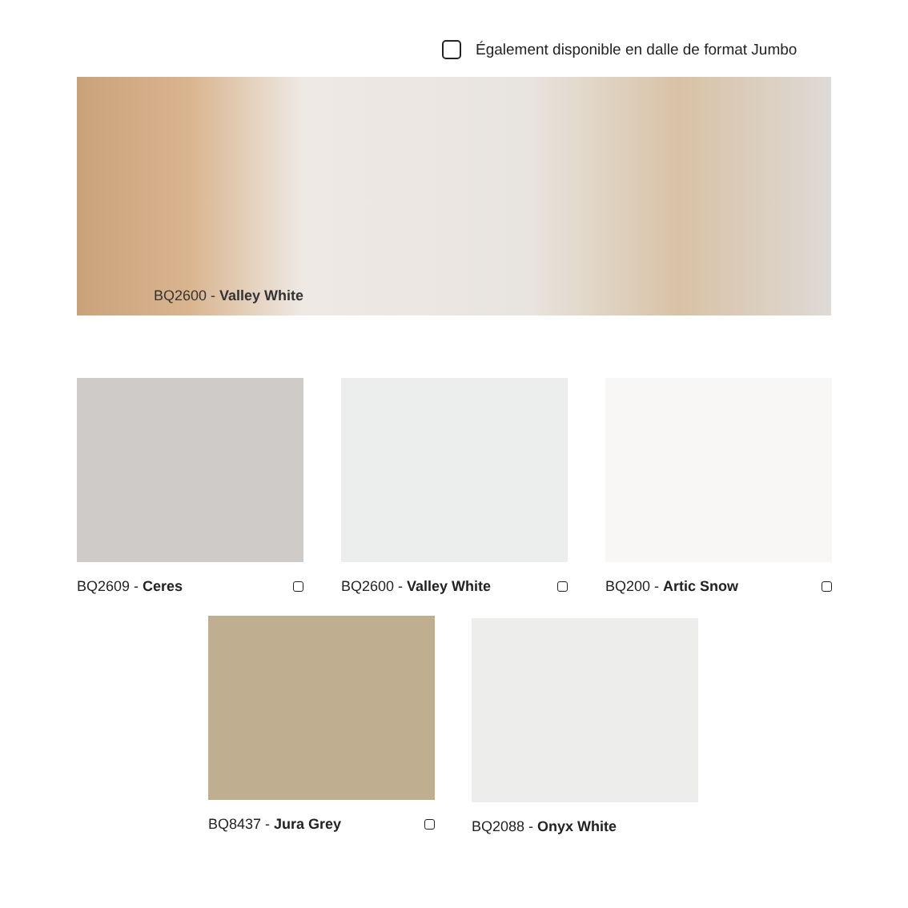Également disponible en dalle de format Jumbo
BQ2600 - Valley White
BQ2609 - Ceres BQ2600 - Valley White BQ200 - Artic Snow
BQ8437 - Jura Grey BQ2088 - Onyx White